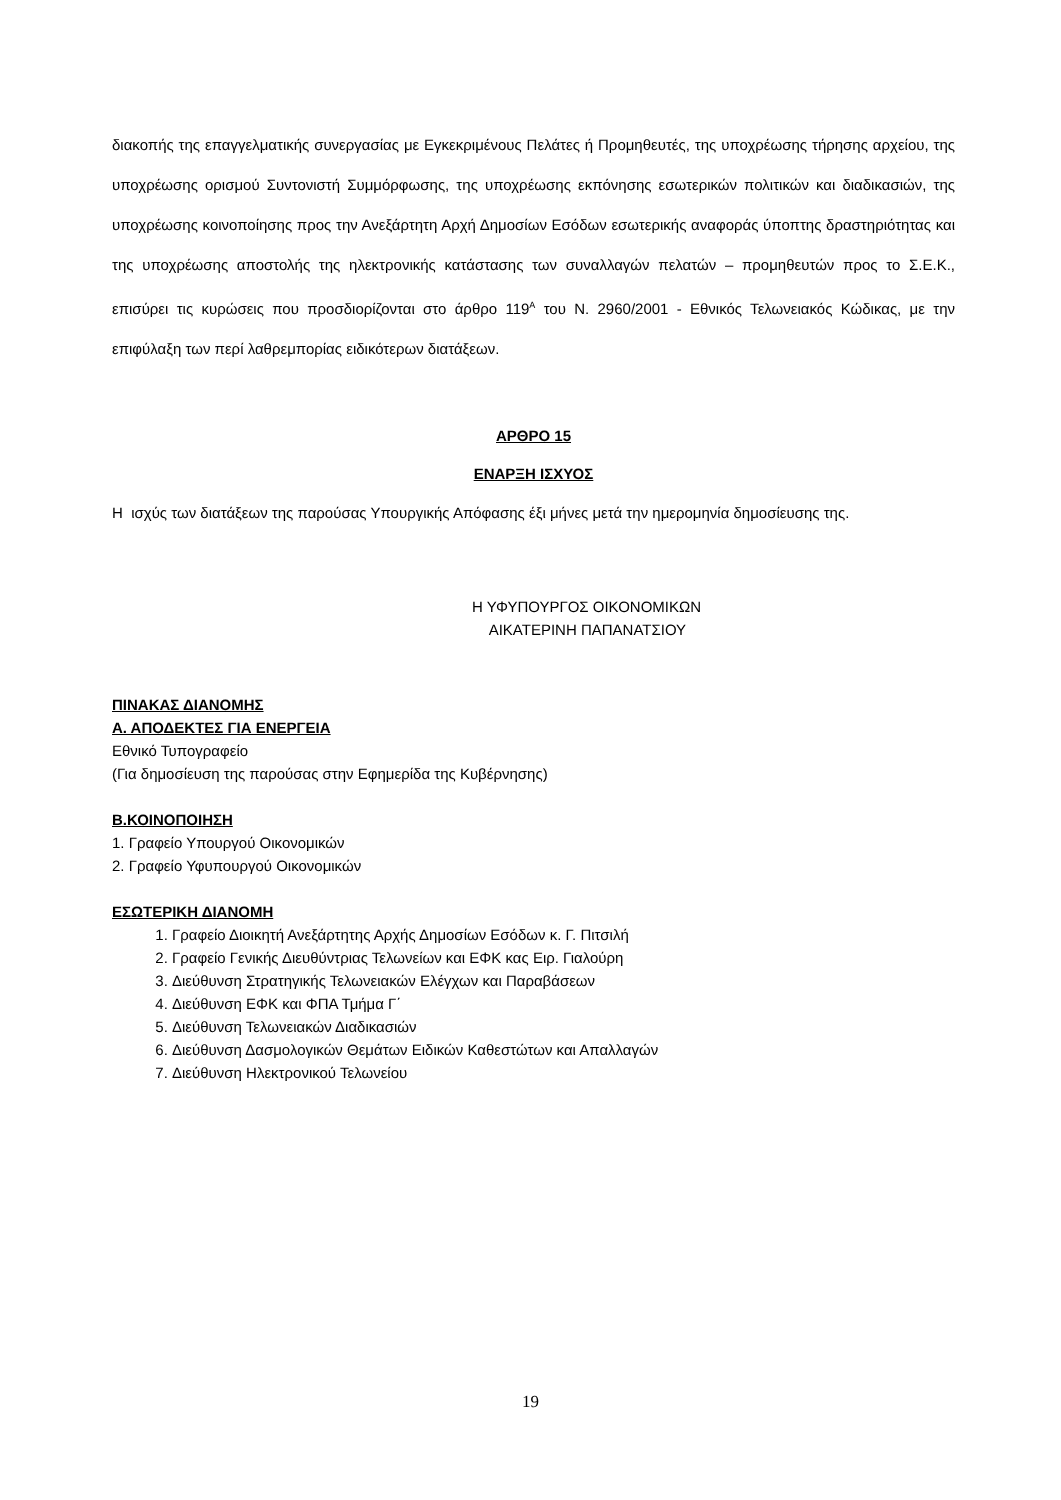διακοπής της επαγγελματικής συνεργασίας με Εγκεκριμένους Πελάτες ή Προμηθευτές, της υποχρέωσης τήρησης αρχείου, της υποχρέωσης ορισμού Συντονιστή Συμμόρφωσης, της υποχρέωσης εκπόνησης εσωτερικών πολιτικών και διαδικασιών, της υποχρέωσης κοινοποίησης προς την Ανεξάρτητη Αρχή Δημοσίων Εσόδων εσωτερικής αναφοράς ύποπτης δραστηριότητας και της υποχρέωσης αποστολής της ηλεκτρονικής κατάστασης των συναλλαγών πελατών – προμηθευτών προς το Σ.Ε.Κ., επισύρει τις κυρώσεις που προσδιορίζονται στο άρθρο 119<sup>Α</sup> του Ν. 2960/2001 - Εθνικός Τελωνειακός Κώδικας, με την επιφύλαξη των περί λαθρεμπορίας ειδικότερων διατάξεων.
ΑΡΘΡΟ 15
ΕΝΑΡΞΗ ΙΣΧΥΟΣ
Η ισχύς των διατάξεων της παρούσας Υπουργικής Απόφασης έξι μήνες μετά την ημερομηνία δημοσίευσης της.
Η ΥΦΥΠΟΥΡΓΟΣ ΟΙΚΟΝΟΜΙΚΩΝ
ΑΙΚΑΤΕΡΙΝΗ ΠΑΠΑΝΑΤΣΙΟΥ
ΠΙΝΑΚΑΣ ΔΙΑΝΟΜΗΣ
Α. ΑΠΟΔΕΚΤΕΣ ΓΙΑ ΕΝΕΡΓΕΙΑ
Εθνικό Τυπογραφείο
(Για δημοσίευση της παρούσας στην Εφημερίδα της Κυβέρνησης)
Β.ΚΟΙΝΟΠΟΙΗΣΗ
1. Γραφείο Υπουργού Οικονομικών
2. Γραφείο Υφυπουργού Οικονομικών
ΕΣΩΤΕΡΙΚΗ ΔΙΑΝΟΜΗ
1. Γραφείο Διοικητή Ανεξάρτητης Αρχής Δημοσίων Εσόδων κ. Γ. Πιτσιλή
2. Γραφείο Γενικής Διευθύντριας Τελωνείων και ΕΦΚ κας Ειρ. Γιαλούρη
3. Διεύθυνση Στρατηγικής Τελωνειακών Ελέγχων και Παραβάσεων
4. Διεύθυνση ΕΦΚ και ΦΠΑ Τμήμα Γ΄
5. Διεύθυνση Τελωνειακών Διαδικασιών
6. Διεύθυνση Δασμολογικών Θεμάτων Ειδικών Καθεστώτων και Απαλλαγών
7. Διεύθυνση Ηλεκτρονικού Τελωνείου
19